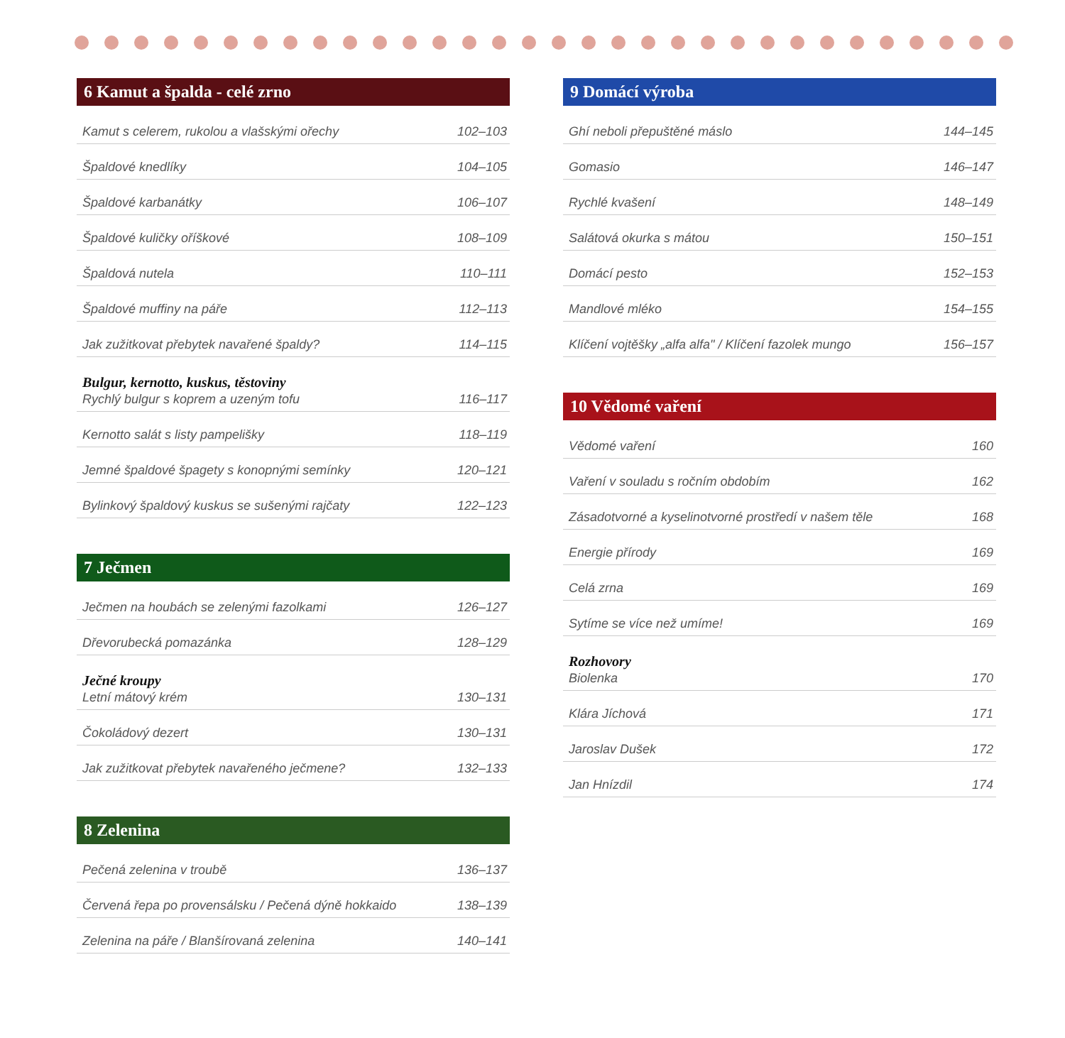6 Kamut a špalda - celé zrno
Kamut s celerem, rukolou a vlašskými ořechy 102–103
Špaldové knedlíky 104–105
Špaldové karbanátky 106–107
Špaldové kuličky oříškové 108–109
Špaldová nutela 110–111
Špaldové muffiny na páře 112–113
Jak zužitkovat přebytek navařené špaldy? 114–115
Bulgur, kernotto, kuskus, těstoviny
Rychlý bulgur s koprem a uzeným tofu 116–117
Kernotto salát s listy pampelišky 118–119
Jemné špaldové špagety s konopnými semínky 120–121
Bylinkový špaldový kuskus se sušenými rajčaty 122–123
7 Ječmen
Ječmen na houbách se zelenými fazolkami 126–127
Dřevorubecká pomazánka 128–129
Ječné kroupy
Letní mátový krém 130–131
Čokoládový dezert 130–131
Jak zužitkovat přebytek navařeného ječmene? 132–133
8 Zelenina
Pečená zelenina v troubě 136–137
Červená řepa po provensálsku / Pečená dýně hokkaido 138–139
Zelenina na páře / Blanšírovaná zelenina 140–141
9 Domácí výroba
Ghí neboli přepuštěné máslo 144–145
Gomasio 146–147
Rychlé kvašení 148–149
Salátová okurka s mátou 150–151
Domácí pesto 152–153
Mandlové mléko 154–155
Klíčení vojtěšky „alfa alfa" / Klíčení fazolek mungo 156–157
10 Vědomé vaření
Vědomé vaření 160
Vaření v souladu s ročním obdobím 162
Zásadotvorné a kyselinotvorné prostředí v našem těle 168
Energie přírody 169
Celá zrna 169
Sytíme se více než umíme! 169
Rozhovory
Biolenka 170
Klára Jíchová 171
Jaroslav Dušek 172
Jan Hnízdil 174